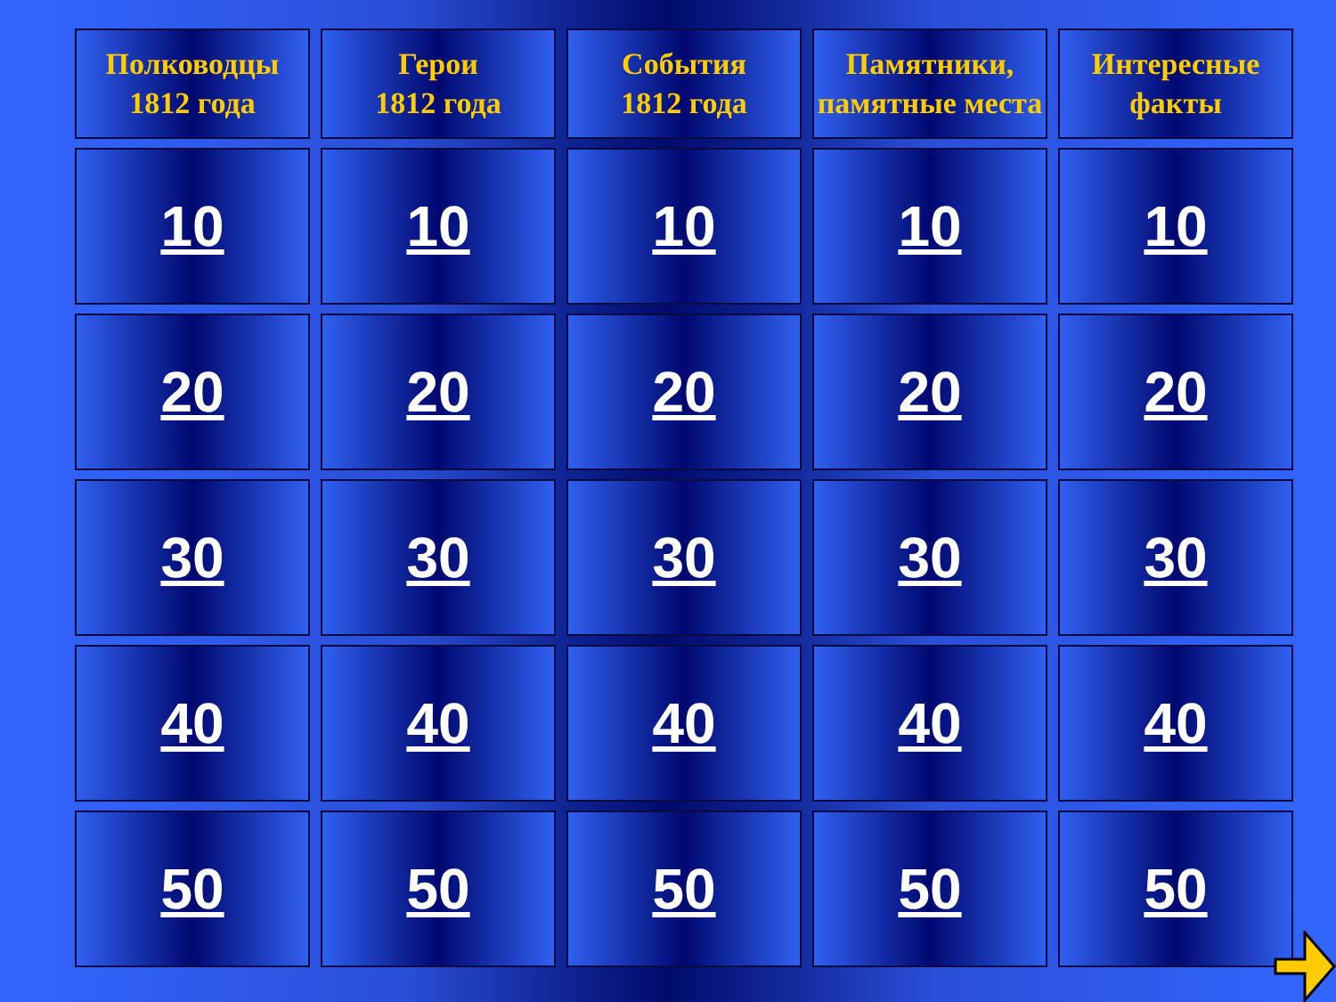| Полководцы 1812 года | Герои 1812 года | События 1812 года | Памятники, памятные места | Интересные факты |
| --- | --- | --- | --- | --- |
| 10 | 10 | 10 | 10 | 10 |
| 20 | 20 | 20 | 20 | 20 |
| 30 | 30 | 30 | 30 | 30 |
| 40 | 40 | 40 | 40 | 40 |
| 50 | 50 | 50 | 50 | 50 |